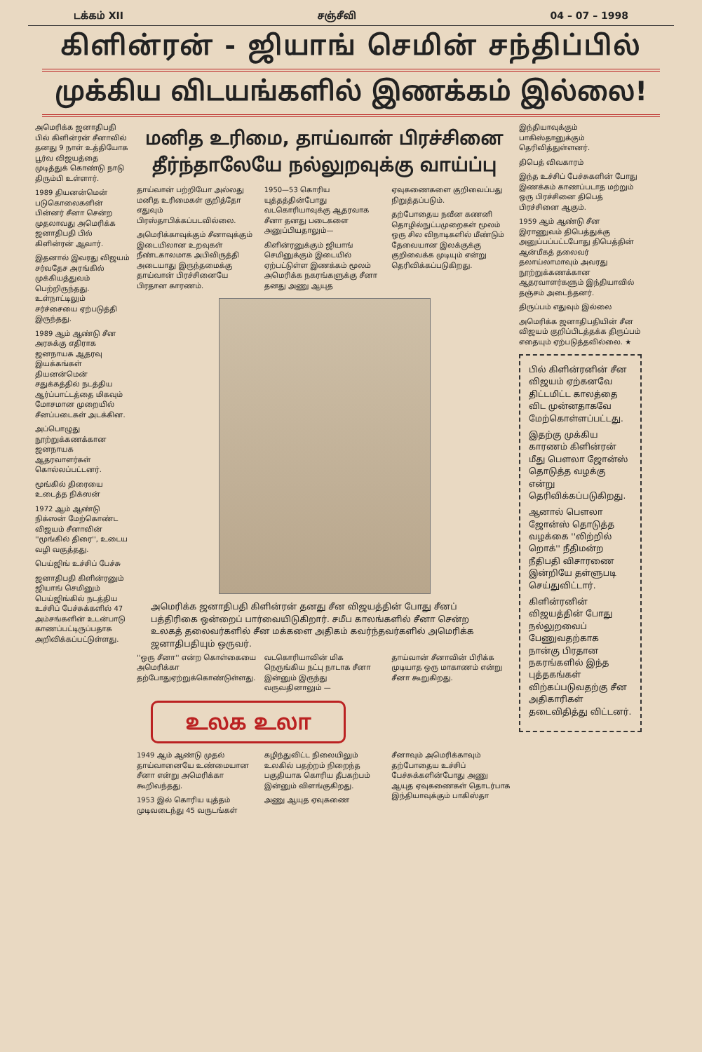டக்கம் XII சஞ்சீவி 04 – 07 – 1998
கிளின்ரன் - ஜியாங் செமின் சந்திப்பில்
முக்கிய விடயங்களில் இணக்கம் இல்லை!
அமெரிக்க ஜனாதிபதி பில் கிளின்ரன் சீனாவில் தனது 9 நாள் உத்தியோக பூர்வ விஜயத்தை முடித்துக் கொண்டு நாடு திரும்பி உள்ளார்.
1989 தியனன்மென் படுகொலைகளின் பின்னர் சீனா சென்ற முதலாவது அமெரிக்க ஜனாதிபதி பில் கிளின்ரன் ஆவார்.
இதனால் இவரது விஜயம் சர்வதேச அரங்கில் முக்கியத்துவம் பெற்றிருந்தது. உள்நாட்டிலும் சர்ச்சையை ஏற்படுத்தி இருந்தது.
1989 ஆம் ஆண்டு சீன அரசுக்கு எதிராக ஜனநாயக ஆதரவு இயக்கங்கள் தியனன்மென் சதுக்கத்தில் நடத்திய ஆர்ப்பாட்டத்தை மிகவும் மோசமான முறையில் சீனப்படைகள் அடக்கின.
அப்பொழுது நூற்றுக்கணக்கான ஜனநாயக ஆதரவாளர்கள் கொல்லப்பட்டனர்.
மூங்கில் திரையை உடைத்த நிக்ஸன்
1972 ஆம் ஆண்டு நிக்ஸன் மேற்கொண்ட விஜயம் சீனாவின் ''மூங்கில் திரை'', உடைய வழி வகுத்தது.
பெய்ஜிங் உச்சிப் பேச்சு
ஜனாதிபதி கிளின்ரனும் ஜியாங் செமினும் பெய்ஜிங்கில் நடத்திய உச்சிப் பேச்சுக்களில் 47 அம்சங்களின் உடன்பாடு காணப்பட்டிருப்பதாக அறிவிக்கப்பட்டுள்ளது.
மனித உரிமை, தாய்வான் பிரச்சினை தீர்ந்தாலேயே நல்லுறவுக்கு வாய்ப்பு
தாய்வான் பற்றியோ அல்லது மனித உரிமைகள் குறித்தோ எதுவும் பிரஸ்தாபிக்கப்படவில்லை.
அமெரிக்காவுக்கும் சீனாவுக்கும் இடையிலான உறவுகள் நீண்டகாலமாக அபிவிருத்தி அடையாது இருந்தமைக்கு தாய்வான் பிரச்சினையே பிரதான காரணம்.
1950—53 கொரிய யுத்தத்தின்போது வடகொரியாவுக்கு ஆதரவாக சீனா தனது படைகளை அனுப்பியதாலும்—
கிளின்ரனுக்கும் ஜியாங் செமினுக்கும் இடையில் ஏற்பட்டுள்ள இணக்கம் மூலம் அமெரிக்க நகரங்களுக்கு சீனா தனது அணு ஆயுத ஏவுகணைகளை குறிவைப்பது நிறுத்தப்படும்.
தற்போதைய நவீன கணனி தொழில்நுட்பமுறைகள் மூலம் ஒரு சில விநாடிகளில் மீண்டும் தேவையான இலக்குக்கு குறிவைக்க முடியும் என்று தெரிவிக்கப்படுகிறது.
அமெரிக்க ஜனாதிபதி கிளின்ரன் தனது சீன விஜயத்தின் போது சீனப் பத்திரிகை ஒன்றைப் பார்வையிடுகிறார். சமீப காலங்களில் சீனா சென்ற உலகத் தலைவர்களில் சீன மக்களை அதிகம் கவர்ந்தவர்களில் அமெரிக்க ஜனாதிபதியும் ஒருவர்.
''ஒரு சீனா'' என்ற கொள்கையை அமெரிக்கா தற்போதுஏற்றுக்கொண்டுள்ளது.
வடகொரியாவின் மிக நெருங்கிய நட்பு நாடாக சீனா இன்னும் இருந்து வருவதினாலும் —
தாய்வான் சீனாவின் பிரிக்க முடியாத ஒரு மாகாணம் என்று சீனா கூறுகிறது.
உலக உலா
1949 ஆம் ஆண்டு முதல் தாய்வானையே உண்மையான சீனா என்று அமெரிக்கா கூறிவந்தது.
1953 இல் கொரிய யுத்தம் முடிவடைந்து 45 வருடங்கள் கழிந்துவிட்ட நிலையிலும் உலகில் பதற்றம் நிறைந்த பகுதியாக கொரிய தீபகற்பம் இன்னும் விளங்குகிறது.
அணு ஆயுத ஏவுகணை
சீனாவும் அமெரிக்காவும் தற்போதைய உச்சிப் பேச்சுக்களின்போது அணு ஆயுத ஏவுகணைகள் தொடர்பாக இந்தியாவுக்கும் பாகிஸ்தா
இந்தியாவுக்கும் பாகிஸ்தானுக்கும் தெரிவித்துள்ளனர்.
திபெத் விவகாரம்
இந்த உச்சிப் பேச்சுகளின் போது இணக்கம் காணப்படாத மற்றும் ஒரு பிரச்சினை திபெத் பிரச்சினை ஆகும்.
1959 ஆம் ஆண்டு சீன இராணுவம் திபெத்துக்கு அனுப்பப்பட்டபோது திபெத்தின் ஆன்மீகத் தலைவர் தலாய்லாமாவும் அவரது நூற்றுக்கணக்கான ஆதரவாளர்களும் இந்தியாவில் தஞ்சம் அடைந்தனர்.
திருப்பம் எதுவும் இல்லை
அமெரிக்க ஜனாதிபதியின் சீன விஜயம் குறிப்பிடத்தக்க திருப்பம் எதையும் ஏற்படுத்தவில்லை. ★
பில் கிளின்ரனின் சீன விஜயம் ஏற்கனவே திட்டமிட்ட காலத்தை விட முன்னதாகவே மேற்கொள்ளப்பட்டது.
இதற்கு முக்கிய காரணம் கிளின்ரன் மீது பௌலா ஜோன்ஸ் தொடுத்த வழக்கு என்று தெரிவிக்கப்படுகிறது.
ஆனால் பௌலா ஜோன்ஸ் தொடுத்த வழக்கை ''லிற்றில் றொக்'' நீதிமன்ற நீதிபதி விசாரணை இன்றியே தள்ளுபடி செய்துவிட்டார்.
கிளின்ரனின் விஜயத்தின் போது நல்லுறவைப் பேணுவதற்காக நான்கு பிரதான நகரங்களில் இந்த புத்தகங்கள் விற்கப்படுவதற்கு சீன அதிகாரிகள் தடைவிதித்து விட்டனர்.